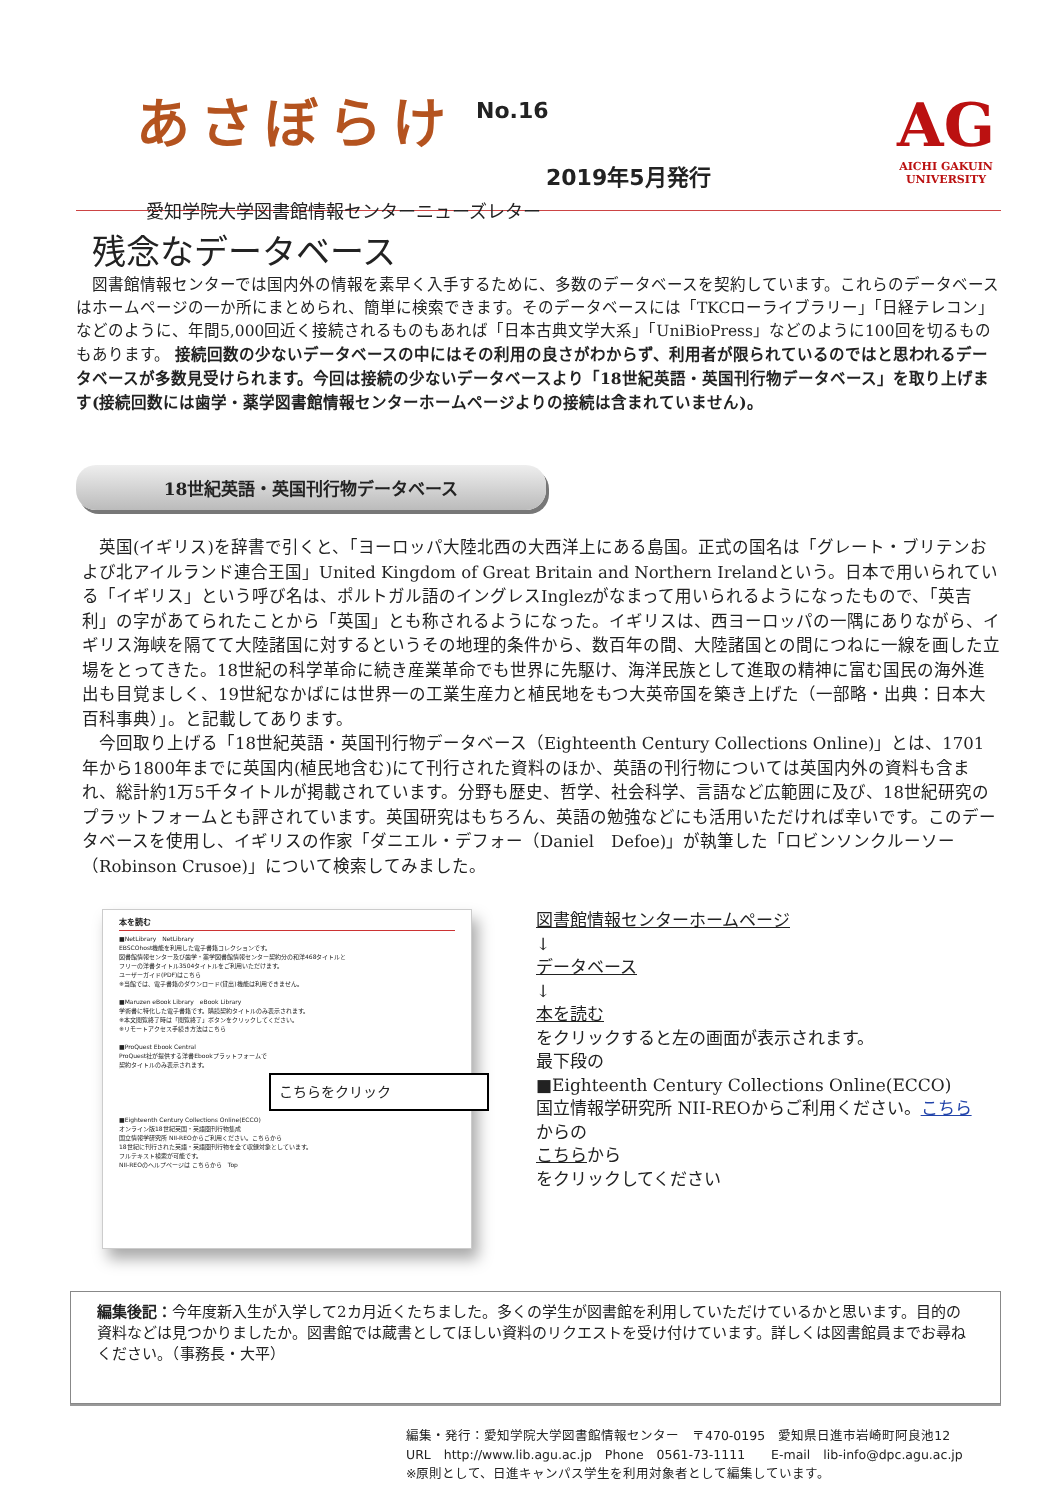あさぼらけ
No.16
2019年5月発行
愛知学院大学図書館情報センターニューズレター
AG
AICHI GAKUIN
UNIVERSITY
残念なデータベース
　図書館情報センターでは国内外の情報を素早く入手するために、多数のデータベースを契約しています。これらのデータベースはホームページの一か所にまとめられ、簡単に検索できます。そのデータベースには「TKCローライブラリー」「日経テレコン」などのように、年間5,000回近く接続されるものもあれば「日本古典文学大系」「UniBioPress」などのように100回を切るものもあります。 接続回数の少ないデータベースの中にはその利用の良さがわからず、利用者が限られているのではと思われるデータベースが多数見受けられます。今回は接続の少ないデータベースより「18世紀英語・英国刊行物データベース」を取り上げます(接続回数には歯学・薬学図書館情報センターホームページよりの接続は含まれていません)。
18世紀英語・英国刊行物データベース
　英国(イギリス)を辞書で引くと、「ヨーロッパ大陸北西の大西洋上にある島国。正式の国名は「グレート・ブリテンおよび北アイルランド連合王国」United Kingdom of Great Britain and Northern Irelandという。日本で用いられている「イギリス」という呼び名は、ポルトガル語のイングレスInglezがなまって用いられるようになったもので、「英吉利」の字があてられたことから「英国」とも称されるようになった。イギリスは、西ヨーロッパの一隅にありながら、イギリス海峡を隔てて大陸諸国に対するというその地理的条件から、数百年の間、大陸諸国との間につねに一線を画した立場をとってきた。18世紀の科学革命に続き産業革命でも世界に先駆け、海洋民族として進取の精神に富む国民の海外進出も目覚ましく、19世紀なかばには世界一の工業生産力と植民地をもつ大英帝国を築き上げた（一部略・出典：日本大百科事典）」。と記載してあります。
　今回取り上げる「18世紀英語・英国刊行物データベース（Eighteenth Century Collections Online)」とは、1701年から1800年までに英国内(植民地含む)にて刊行された資料のほか、英語の刊行物については英国内外の資料も含まれ、総計約1万5千タイトルが掲載されています。分野も歴史、哲学、社会科学、言語など広範囲に及び、18世紀研究のプラットフォームとも評されています。英国研究はもちろん、英語の勉強などにも活用いただければ幸いです。このデータベースを使用し、イギリスの作家「ダニエル・デフォー（Daniel　Defoe)」が執筆した「ロビンソンクルーソー（Robinson Crusoe)」について検索してみました。
本を読む
■NetLibrary　NetLibrary
EBSCOhost機能を利用した電子書籍コレクションです。
図書館情報センター及び歯学・薬学図書館情報センター契約分の和洋468タイトルと
フリーの洋書タイトル3504タイトルをご利用いただけます。
ユーザーガイド(PDF)はこちら
※当館では、電子書籍のダウンロード(貸出)機能は利用できません。
■Maruzen eBook Library　eBook Library
学術書に特化した電子書籍です。購読契約タイトルのみ表示されます。
※本文閲覧終了時は「閲覧終了」ボタンをクリックしてください。
※リモートアクセス手続き方法はこちら
■ProQuest Ebook Central
ProQuest社が提供する洋書Ebookプラットフォームで
契約タイトルのみ表示されます。
こちらをクリック
■Eighteenth Century Collections Online(ECCO)
オンライン版18世紀英国・英語圏刊行物集成
国立情報学研究所 NII-REOからご利用ください。こちらから
18世紀に刊行された英語・英語圏刊行物を全て収録対象としています。
フルテキスト検索が可能です。
NII-REOのヘルプページは こちらから　Top
図書館情報センターホームページ
↓
データベース
↓
本を読む
をクリックすると左の画面が表示されます。
最下段の
■Eighteenth Century Collections Online(ECCO)
国立情報学研究所 NII-REOからご利用ください。こちら
からの
こちらから
をクリックしてください
編集後記：今年度新入生が入学して2カ月近くたちました。多くの学生が図書館を利用していただけているかと思います。目的の資料などは見つかりましたか。図書館では蔵書としてほしい資料のリクエストを受け付けています。詳しくは図書館員までお尋ねください。（事務長・大平）
編集・発行：愛知学院大学図書館情報センター　〒470-0195　愛知県日進市岩崎町阿良池12
URL　http://www.lib.agu.ac.jp　Phone　0561-73-1111　　E-mail　lib-info@dpc.agu.ac.jp
※原則として、日進キャンパス学生を利用対象者として編集しています。